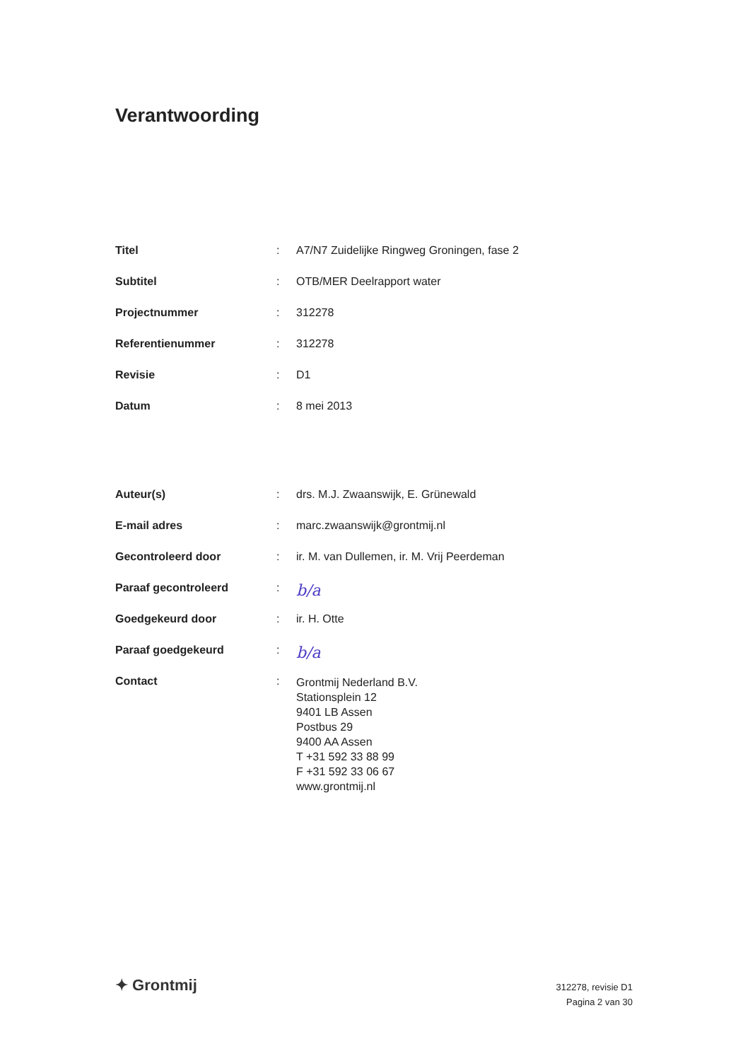Verantwoording
| Titel | : | A7/N7 Zuidelijke Ringweg Groningen, fase 2 |
| Subtitel | : | OTB/MER Deelrapport water |
| Projectnummer | : | 312278 |
| Referentienummer | : | 312278 |
| Revisie | : | D1 |
| Datum | : | 8 mei 2013 |
| Auteur(s) | : | drs. M.J. Zwaanswijk, E. Grünewald |
| E-mail adres | : | marc.zwaanswijk@grontmij.nl |
| Gecontroleerd door | : | ir. M. van Dullemen, ir. M. Vrij Peerdeman |
| Paraaf gecontroleerd | : | b/a |
| Goedgekeurd door | : | ir. H. Otte |
| Paraaf goedgekeurd | : | b/a |
| Contact | : | Grontmij Nederland B.V. Stationsplein 12 9401 LB Assen Postbus 29 9400 AA Assen T +31 592 33 88 99 F +31 592 33 06 67 www.grontmij.nl |
✦ Grontmij
312278, revisie D1
Pagina 2 van 30